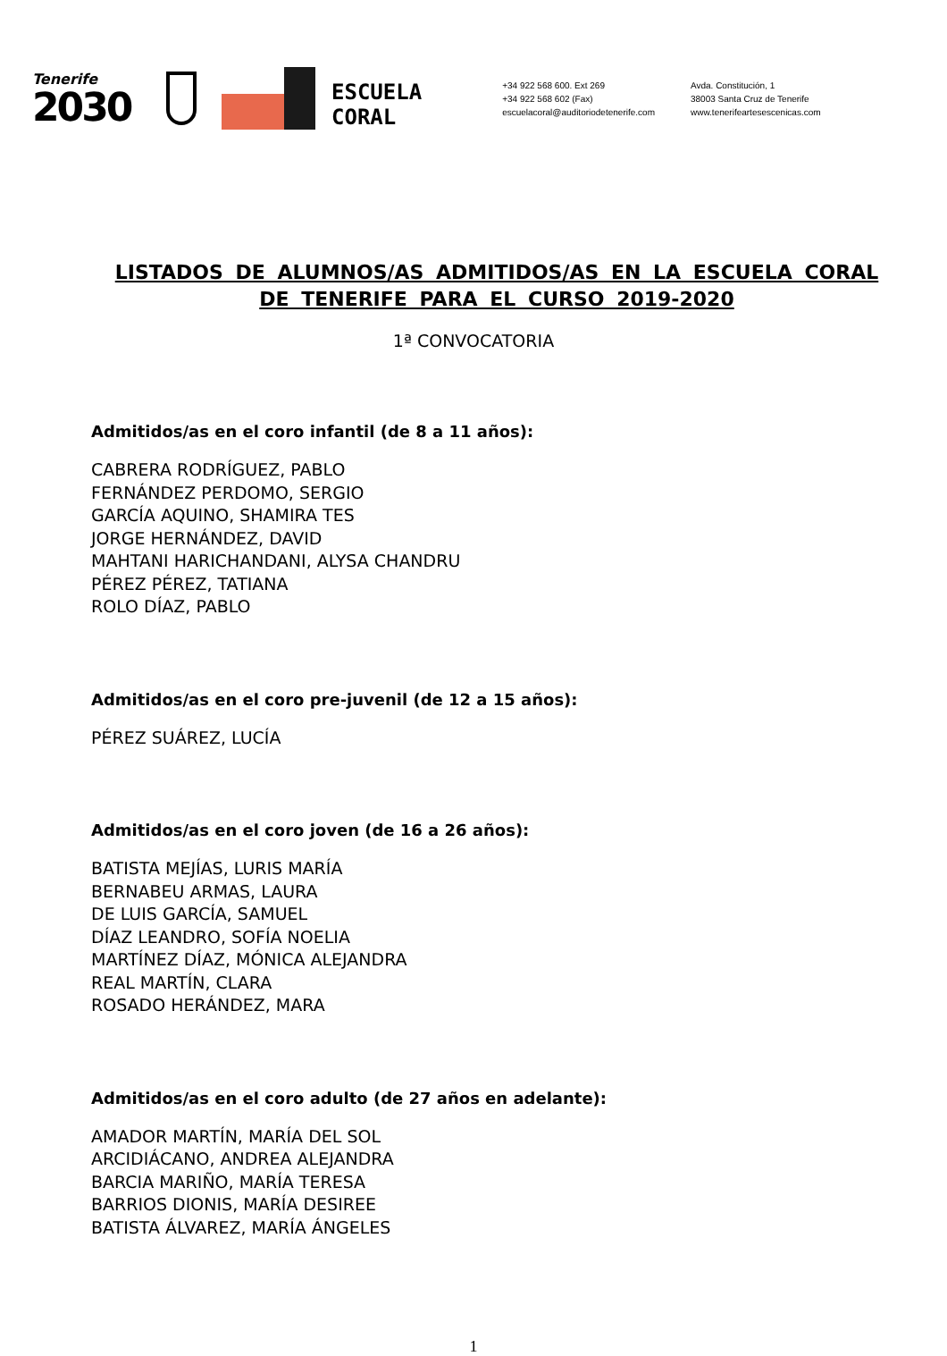Tenerife
2030
ESCUELA
CORAL
+34 922 568 600. Ext 269
+34 922 568 602 (Fax)
escuelacoral@auditoriodetenerife.com
Avda. Constitución, 1
38003 Santa Cruz de Tenerife
www.tenerifeartesescenicas.com
LISTADOS DE ALUMNOS/AS ADMITIDOS/AS EN LA ESCUELA CORAL DE TENERIFE PARA EL CURSO 2019-2020
1ª CONVOCATORIA
Admitidos/as en el coro infantil (de 8 a 11 años):
CABRERA RODRÍGUEZ, PABLO
FERNÁNDEZ PERDOMO, SERGIO
GARCÍA AQUINO, SHAMIRA TES
JORGE HERNÁNDEZ, DAVID
MAHTANI HARICHANDANI, ALYSA CHANDRU
PÉREZ PÉREZ, TATIANA
ROLO DÍAZ, PABLO
Admitidos/as en el coro pre-juvenil (de 12 a 15 años):
PÉREZ SUÁREZ, LUCÍA
Admitidos/as en el coro joven (de 16 a 26 años):
BATISTA MEJÍAS, LURIS MARÍA
BERNABEU ARMAS, LAURA
DE LUIS GARCÍA, SAMUEL
DÍAZ LEANDRO, SOFÍA NOELIA
MARTÍNEZ DÍAZ, MÓNICA ALEJANDRA
REAL MARTÍN, CLARA
ROSADO HERÁNDEZ, MARA
Admitidos/as en el coro adulto (de 27 años en adelante):
AMADOR MARTÍN, MARÍA DEL SOL
ARCIDIÁCANO, ANDREA ALEJANDRA
BARCIA MARIÑO, MARÍA TERESA
BARRIOS DIONIS, MARÍA DESIREE
BATISTA ÁLVAREZ, MARÍA ÁNGELES
1